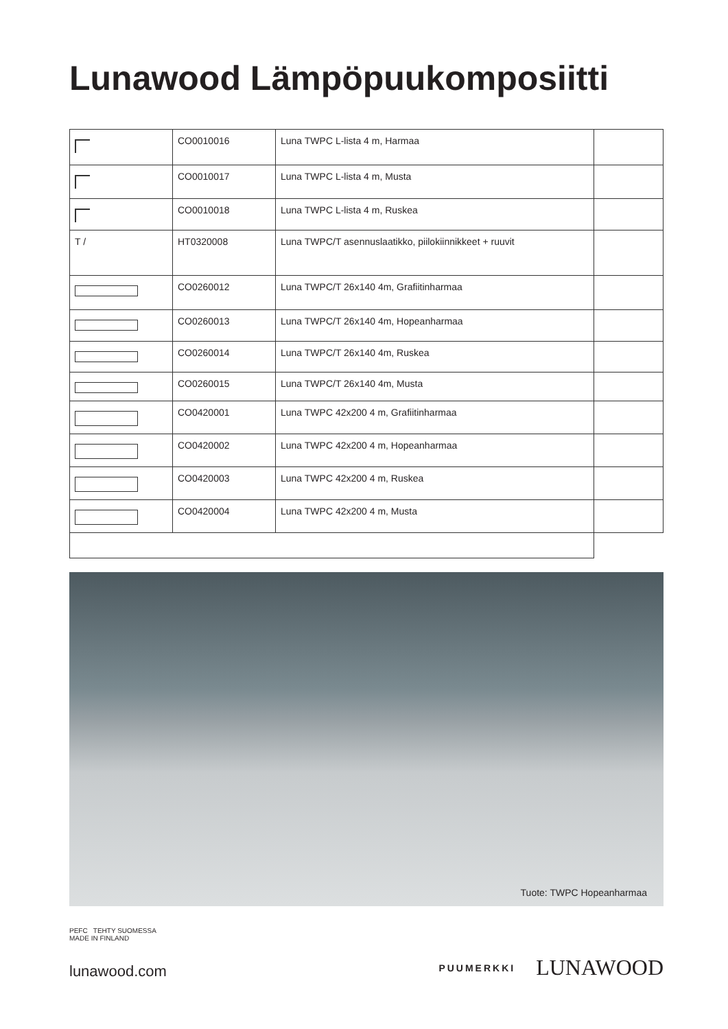Lunawood Lämpöpuukomposiitti
| | CO0010016 | Luna TWPC L-lista 4 m, Harmaa | |
| | CO0010017 | Luna TWPC L-lista 4 m, Musta | |
| | CO0010018 | Luna TWPC L-lista 4 m, Ruskea | |
| T / | HT0320008 | Luna TWPC/T asennuslaatikko, piilokiinnikkeet + ruuvit | |
| | CO0260012 | Luna TWPC/T 26x140 4m, Grafiitinharmaa | |
| | CO0260013 | Luna TWPC/T 26x140 4m, Hopeanharmaa | |
| | CO0260014 | Luna TWPC/T 26x140 4m, Ruskea | |
| | CO0260015 | Luna TWPC/T 26x140 4m, Musta | |
| | CO0420001 | Luna TWPC 42x200 4 m, Grafiitinharmaa | |
| | CO0420002 | Luna TWPC 42x200 4 m, Hopeanharmaa | |
| | CO0420003 | Luna TWPC 42x200 4 m, Ruskea | |
| | CO0420004 | Luna TWPC 42x200 4 m, Musta | |
Tuote: TWPC Hopeanharmaa
PEFC TEHTY SUOMESSA
MADE IN FINLAND
lunawood.com
PUUMERKKI LUNAWOOD